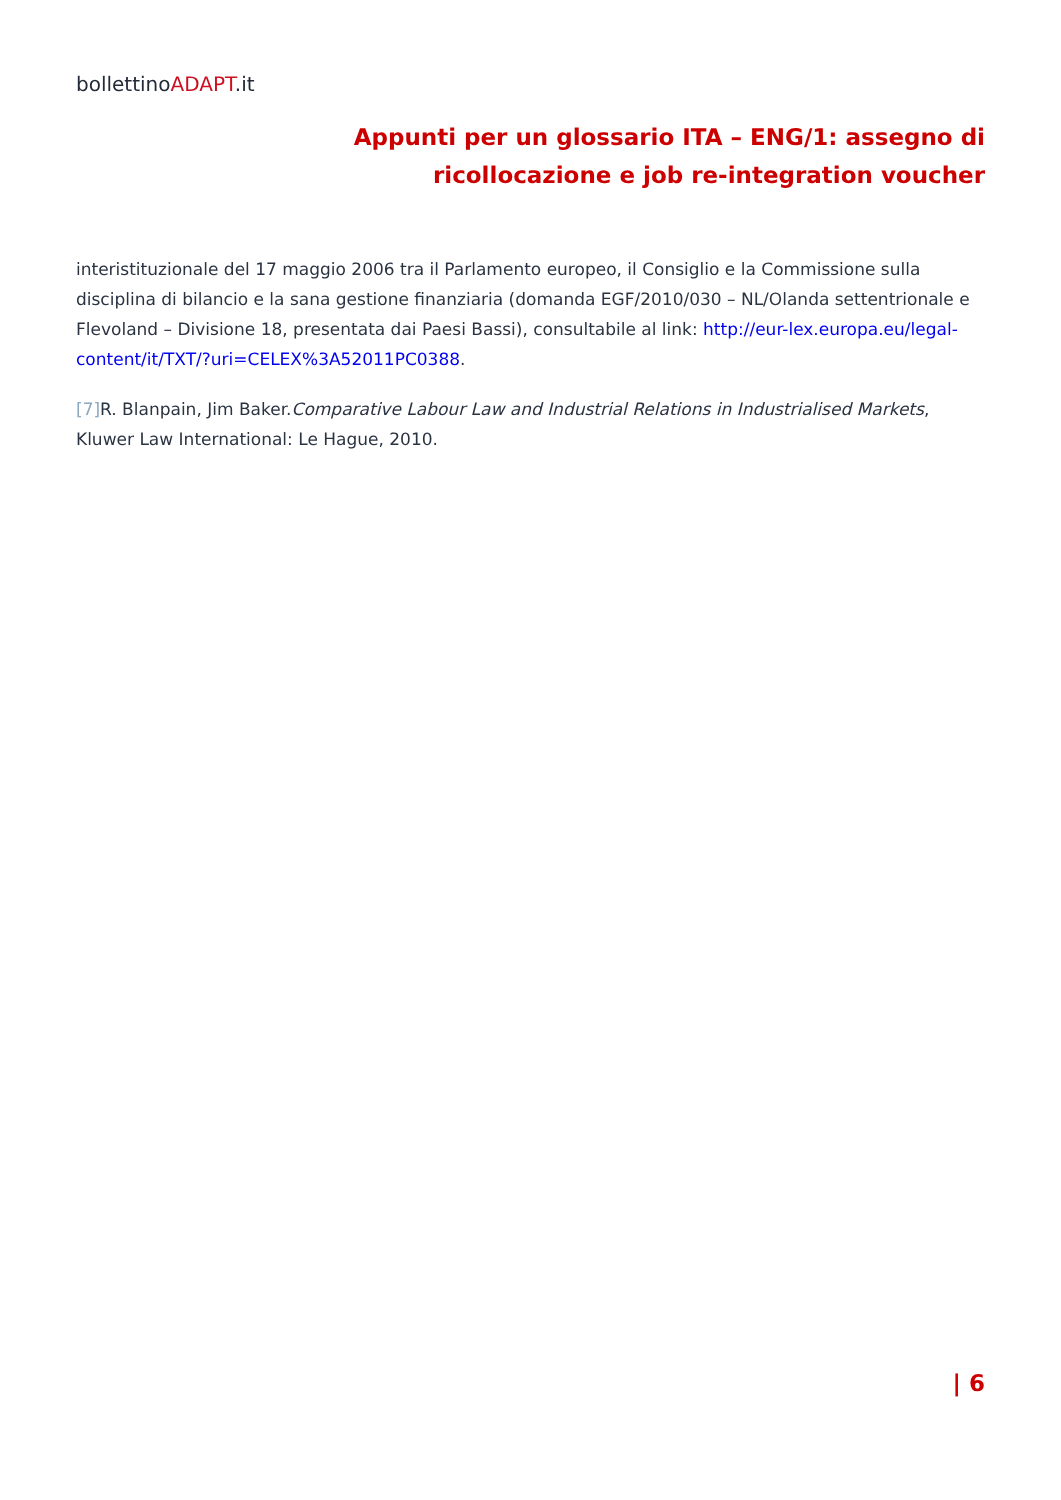bollettinoADAPT.it
Appunti per un glossario ITA – ENG/1: assegno di ricollocazione e job re-integration voucher
interistituzionale del 17 maggio 2006 tra il Parlamento europeo, il Consiglio e la Commissione sulla disciplina di bilancio e la sana gestione finanziaria (domanda EGF/2010/030 – NL/Olanda settentrionale e Flevoland – Divisione 18, presentata dai Paesi Bassi), consultabile al link: http://eur-lex.europa.eu/legal-content/it/TXT/?uri=CELEX%3A52011PC0388.
[7] R. Blanpain, Jim Baker.Comparative Labour Law and Industrial Relations in Industrialised Markets, Kluwer Law International: Le Hague, 2010.
| 6